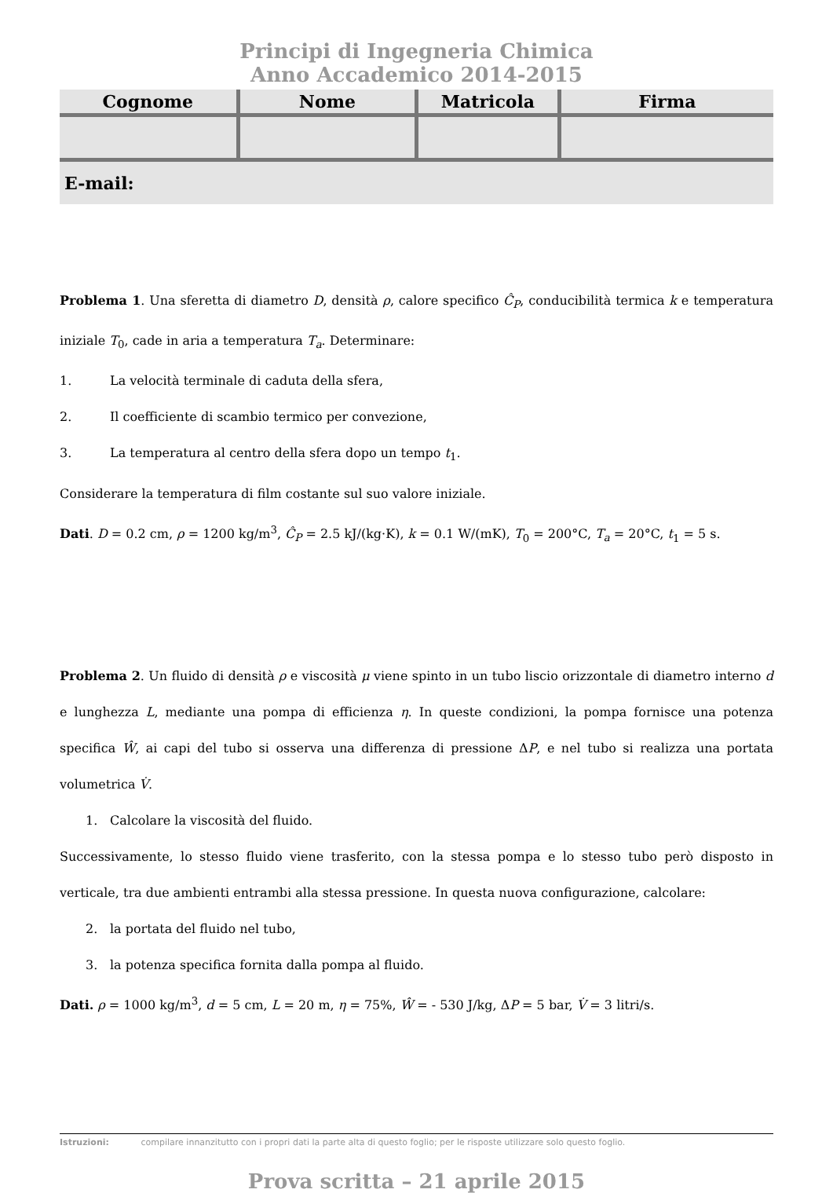Principi di Ingegneria Chimica
Anno Accademico 2014-2015
| Cognome | Nome | Matricola | Firma |
| --- | --- | --- | --- |
E-mail:
Problema 1. Una sferetta di diametro D, densità ρ, calore specifico Ĉ<sub>P</sub>, conducibilità termica k e temperatura iniziale T<sub>0</sub>, cade in aria a temperatura T<sub>a</sub>. Determinare:
1. La velocità terminale di caduta della sfera,
2. Il coefficiente di scambio termico per convezione,
3. La temperatura al centro della sfera dopo un tempo t<sub>1</sub>.
Considerare la temperatura di film costante sul suo valore iniziale.
Dati. D = 0.2 cm, ρ = 1200 kg/m<sup>3</sup>, Ĉ<sub>P</sub> = 2.5 kJ/(kg·K), k = 0.1 W/(mK), T<sub>0</sub> = 200°C, T<sub>a</sub> = 20°C, t<sub>1</sub> = 5 s.
Problema 2. Un fluido di densità ρ e viscosità μ viene spinto in un tubo liscio orizzontale di diametro interno d e lunghezza L, mediante una pompa di efficienza η. In queste condizioni, la pompa fornisce una potenza specifica Ŵ, ai capi del tubo si osserva una differenza di pressione ΔP, e nel tubo si realizza una portata volumetrica V̇.
1. Calcolare la viscosità del fluido.
Successivamente, lo stesso fluido viene trasferito, con la stessa pompa e lo stesso tubo però disposto in verticale, tra due ambienti entrambi alla stessa pressione. In questa nuova configurazione, calcolare:
2. la portata del fluido nel tubo,
3. la potenza specifica fornita dalla pompa al fluido.
Dati. ρ = 1000 kg/m<sup>3</sup>, d = 5 cm, L = 20 m, η = 75%, Ŵ = - 530 J/kg, ΔP = 5 bar, V̇ = 3 litri/s.
Istruzioni: compilare innanzitutto con i propri dati la parte alta di questo foglio; per le risposte utilizzare solo questo foglio.
Prova scritta – 21 aprile 2015